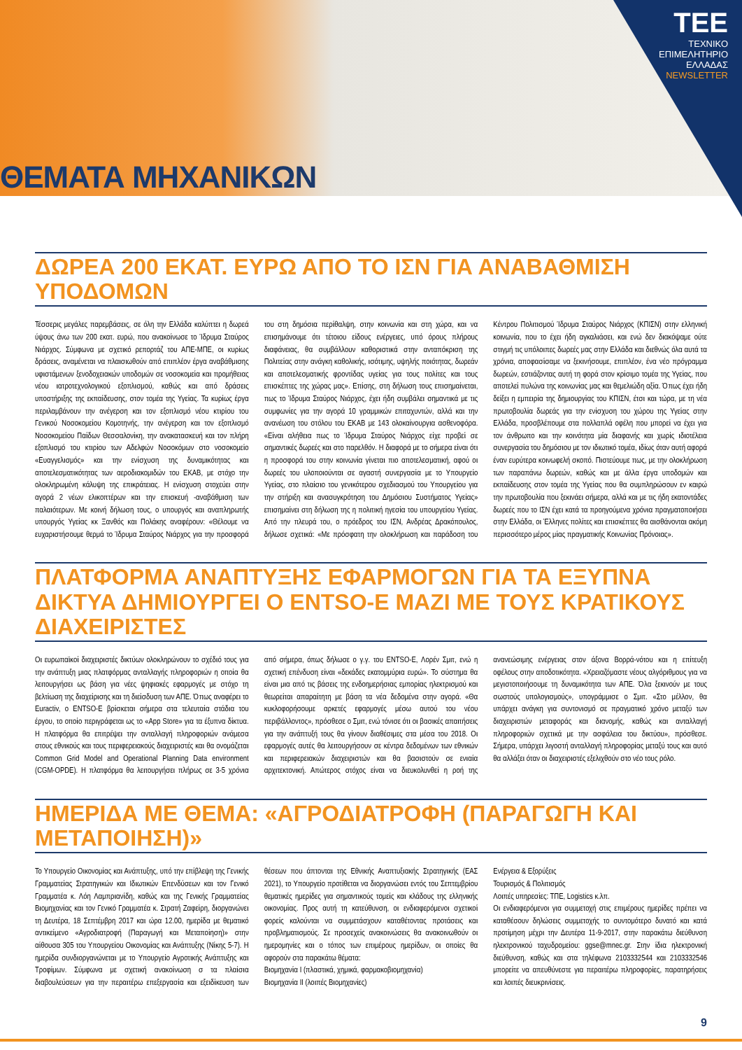ΘΕΜΑΤΑ ΜΗΧΑΝΙΚΩΝ
ΤΕΕ
ΤΕΧΝΙΚΟ
ΕΠΙΜΕΛΗΤΗΡΙΟ
ΕΛΛΑΔΑΣ
NEWSLETTER
ΔΩΡΕΑ 200 ΕΚΑΤ. ΕΥΡΩ ΑΠΟ ΤΟ ΙΣΝ ΓΙΑ ΑΝΑΒΑΘΜΙΣΗ ΥΠΟΔΟΜΩΝ
Τέσσερις μεγάλες παρεμβάσεις, σε όλη την Ελλάδα καλύπτει η δωρεά ύψους άνω των 200 εκατ. ευρώ, που ανακοίνωσε το Ίδρυμα Σταύρος Νιάρχος. Σύμφωνα με σχετικό ρεπορτάζ του ΑΠΕ-ΜΠΕ, οι κυρίως δράσεις, αναμένεται να πλαισιωθούν από επιπλέον έργα αναβάθμισης υφιστάμενων ξενοδοχειακών υποδομών σε νοσοκομεία και προμήθειας νέου ιατροτεχνολογικού εξοπλισμού, καθώς και από δράσεις υποστήριξης της εκπαίδευσης, στον τομέα της Υγείας. Τα κυρίως έργα περιλαμβάνουν την ανέγερση και τον εξοπλισμό νέου κτιρίου του Γενικού Νοσοκομείου Κομοτηνής, την ανέγερση και τον εξοπλισμό Νοσοκομείου Παίδων Θεσσαλονίκη, την ανακατασκευή και τον πλήρη εξοπλισμό του κτιρίου των Αδελφών Νοσοκόμων στο νοσοκομείο «Ευαγγελισμός» και την ενίσχυση της δυναμικότητας και αποτελεσματικότητας των αεροδιακομιδών του ΕΚΑΒ, με στόχο την ολοκληρωμένη κάλυψη της επικράτειας. Η ενίσχυση στοχεύει στην αγορά 2 νέων ελικοπτέρων και την επισκευή -αναβάθμιση των παλαιότερων. Με κοινή δήλωση τους, ο υπουργός και αναπληρωτής υπουργός Υγείας κκ Ξανθός και Πολάκης αναφέρουν: «Θέλουμε να ευχαριστήσουμε θερμά το Ίδρυμα Σταύρος Νιάρχος για την προσφορά του στη δημόσια περίθαλψη, στην κοινωνία και στη χώρα, και να επισημάνουμε ότι τέτοιου είδους ενέργειες, υπό όρους πλήρους διαφάνειας, θα συμβάλλουν καθοριστικά στην ανταπόκριση της Πολιτείας στην ανάγκη καθολικής, ισότιμης, υψηλής ποιότητας, δωρεάν και αποτελεσματικής φροντίδας υγείας για τους πολίτες και τους επισκέπτες της χώρας μας». Επίσης, στη δήλωση τους επισημαίνεται, πως το Ίδρυμα Σταύρος Νιάρχος, έχει ήδη συμβάλει σημαντικά με τις συμφωνίες για την αγορά 10 γραμμικών επιταχυντών, αλλά και την ανανέωση του στόλου του ΕΚΑΒ με 143 ολοκαίνουργια ασθενοφόρα. «Είναι αλήθεια πως το Ίδρυμα Σταύρος Νιάρχος είχε προβεί σε σημαντικές δωρεές και στο παρελθόν. Η διαφορά με το σήμερα είναι ότι η προσφορά του στην κοινωνία γίνεται πιο αποτελεσματική, αφού οι δωρεές του υλοποιούνται σε αγαστή συνεργασία με το Υπουργείο Υγείας, στο πλαίσιο του γενικότερου σχεδιασμού του Υπουργείου για την στήριξη και ανασυγκρότηση του Δημόσιου Συστήματος Υγείας» επισημαίνει στη δήλωση της η πολιτική ηγεσία του υπουργείου Υγείας. Από την πλευρά του, ο πρόεδρος του ΙΣΝ, Ανδρέας Δρακόπουλος, δήλωσε σχετικά: «Με πρόσφατη την ολοκλήρωση και παράδοση του Κέντρου Πολιτισμού Ίδρυμα Σταύρος Νιάρχος (ΚΠΙΣΝ) στην ελληνική κοινωνία, που το έχει ήδη αγκαλιάσει, και ενώ δεν διακόψαμε ούτε στιγμή τις υπόλοιπες δωρεές μας στην Ελλάδα και διεθνώς όλα αυτά τα χρόνια, αποφασίσαμε να ξεκινήσουμε, επιπλέον, ένα νέο πρόγραμμα δωρεών, εστιάζοντας αυτή τη φορά στον κρίσιμο τομέα της Υγείας, που αποτελεί πυλώνα της κοινωνίας μας και θεμελιώδη αξία. Όπως έχει ήδη δείξει η εμπειρία της δημιουργίας του ΚΠΙΣΝ, έτσι και τώρα, με τη νέα πρωτοβουλία δωρεάς για την ενίσχυση του χώρου της Υγείας στην Ελλάδα, προσβλέπουμε στα πολλαπλά οφέλη που μπορεί να έχει για τον άνθρωπο και την κοινότητα μία διαφανής και χωρίς ιδιοτέλεια συνεργασία του δημόσιου με τον ιδιωτικό τομέα, ιδίως όταν αυτή αφορά έναν ευρύτερα κοινωφελή σκοπό. Πιστεύουμε πως, με την ολοκλήρωση των παραπάνω δωρεών, καθώς και με άλλα έργα υποδομών και εκπαίδευσης στον τομέα της Υγείας που θα συμπληρώσουν εν καιρώ την πρωτοβουλία που ξεκινάει σήμερα, αλλά και με τις ήδη εκατοντάδες δωρεές που το ΙΣΝ έχει κατά τα προηγούμενα χρόνια πραγματοποιήσει στην Ελλάδα, οι Έλληνες πολίτες και επισκέπτες θα αισθάνονται ακόμη περισσότερο μέρος μίας πραγματικής Κοινωνίας Πρόνοιας».
ΠΛΑΤΦΟΡΜΑ ΑΝΑΠΤΥΞΗΣ ΕΦΑΡΜΟΓΩΝ ΓΙΑ ΤΑ ΕΞΥΠΝΑ ΔΙΚΤΥΑ ΔΗΜΙΟΥΡΓΕΙ Ο ENTSO-E ΜΑΖΙ ΜΕ ΤΟΥΣ ΚΡΑΤΙΚΟΥΣ ΔΙΑΧΕΙΡΙΣΤΕΣ
Οι ευρωπαϊκοί διαχειριστές δικτύων ολοκληρώνουν το σχέδιό τους για την ανάπτυξη μιας πλατφόρμας ανταλλαγής πληροφοριών η οποία θα λειτουργήσει ως βάση για νέες ψηφιακές εφαρμογές με στόχο τη βελτίωση της διαχείρισης και τη διείσδυση των ΑΠΕ. Όπως αναφέρει το Euractiv, ο ENTSO-E βρίσκεται σήμερα στα τελευταία στάδια του έργου, το οποίο περιγράφεται ως το «App Store» για τα έξυπνα δίκτυα. Η πλατφόρμα θα επιτρέψει την ανταλλαγή πληροφοριών ανάμεσα στους εθνικούς και τους περιφερειακούς διαχειριστές και θα ονομάζεται Common Grid Model and Operational Planning Data environment (CGM-OPDE). Η πλατφόρμα θα λειτουργήσει πλήρως σε 3-5 χρόνια από σήμερα, όπως δήλωσε ο γ.γ. του ENTSO-E, Λορέν Σμιτ, ενώ η σχετική επένδυση είναι «δεκάδες εκατομμύρια ευρώ». Το σύστημα θα είναι μια από τις βάσεις της ενδοημερήσιας εμπορίας ηλεκτρισμού και θεωρείται απαραίτητη με βάση τα νέα δεδομένα στην αγορά. «Θα κυκλοφορήσουμε αρκετές εφαρμογές μέσω αυτού του νέου περιβάλλοντος», πρόσθεσε ο Σμιτ, ενώ τόνισε ότι οι βασικές απαιτήσεις για την ανάπτυξή τους θα γίνουν διαθέσιμες στα μέσα του 2018. Οι εφαρμογές αυτές θα λειτουργήσουν σε κέντρα δεδομένων των εθνικών και περιφερειακών διαχειριστών και θα βασιστούν σε ενιαία αρχιτεκτονική. Απώτερος στόχος είναι να διευκολυνθεί η ροή της ανανεώσιμης ενέργειας στον άξονα Βορρά-νότου και η επίτευξη οφέλους στην αποδοτικότητα. «Χρειαζόμαστε νέους αλγόριθμους για να μεγιστοποιήσουμε τη δυναμικότητα των ΑΠΕ. Όλα ξεκινούν με τους σωστούς υπολογισμούς», υπογράμμισε ο Σμιτ. «Στο μέλλον, θα υπάρχει ανάγκη για συντονισμό σε πραγματικό χρόνο μεταξύ των διαχειριστών μεταφοράς και διανομής, καθώς και ανταλλαγή πληροφοριών σχετικά με την ασφάλεια του δικτύου», πρόσθεσε. Σήμερα, υπάρχει λιγοστή ανταλλαγή πληροφορίας μεταξύ τους και αυτό θα αλλάξει όταν οι διαχειριστές εξελιχθούν στο νέο τους ρόλο.
ΗΜΕΡΙΔΑ ΜΕ ΘΕΜΑ: «ΑΓΡΟΔΙΑΤΡΟΦΗ (ΠΑΡΑΓΩΓΗ ΚΑΙ ΜΕΤΑΠΟΙΗΣΗ)»
Το Υπουργείο Οικονομίας και Ανάπτυξης, υπό την επίβλεψη της Γενικής Γραμματείας Στρατηγικών και Ιδιωτικών Επενδύσεων και τον Γενικό Γραμματέα κ. Λόη Λαμπριανίδη, καθώς και της Γενικής Γραμματείας Βιομηχανίας και τον Γενικό Γραμματέα κ. Στρατή Ζαφείρη, διοργανώνει τη Δευτέρα, 18 Σεπτέμβρη 2017 και ώρα 12.00, ημερίδα με θεματικό αντικείμενο «Αγροδιατροφή (Παραγωγή και Μεταποίηση)» στην αίθουσα 305 του Υπουργείου Οικονομίας και Ανάπτυξης (Νίκης 5-7). Η ημερίδα συνδιοργανώνεται με το Υπουργείο Αγροτικής Ανάπτυξης και Τροφίμων. Σύμφωνα με σχετική ανακοίνωση σ τα πλαίσια διαβουλεύσεων για την περαιτέρω επεξεργασία και εξειδίκευση των θέσεων που άπτονται της Εθνικής Αναπτυξιακής Στρατηγικής (ΕΑΣ 2021), το Υπουργείο προτίθεται να διοργανώσει εντός του Σεπτεμβρίου θεματικές ημερίδες για σημαντικούς τομείς και κλάδους της ελληνικής οικονομίας. Προς αυτή τη κατεύθυνση, οι ενδιαφερόμενοι σχετικοί φορείς καλούνται να συμμετάσχουν καταθέτοντας προτάσεις και προβληματισμούς. Σε προσεχείς ανακοινώσεις θα ανακοινωθούν οι ημερομηνίες και ο τόπος των επιμέρους ημερίδων, οι οποίες θα αφορούν στα παρακάτω θέματα:
Βιομηχανία Ι (πλαστικά, χημικά, φαρμακοβιομηχανία)
Βιομηχανία ΙΙ (λοιπές Βιομηχανίες)
Ενέργεια & Εξορύξεις
Τουρισμός & Πολιτισμός
Λοιπές υπηρεσίες: ΤΠΕ, Logistics κ.λπ.
Οι ενδιαφερόμενοι για συμμετοχή στις επιμέρους ημερίδες πρέπει να καταθέσουν δηλώσεις συμμετοχής το συντομότερο δυνατό και κατά προτίμηση μέχρι την Δευτέρα 11-9-2017, στην παρακάτω διεύθυνση ηλεκτρονικού ταχυδρομείου: ggse@mnec.gr. Στην ίδια ηλεκτρονική διεύθυνση, καθώς και στα τηλέφωνα 2103332544 και 2103332546 μπορείτε να απευθύνεστε για περαιτέρω πληροφορίες, παρατηρήσεις και λοιπές διευκρινίσεις.
9